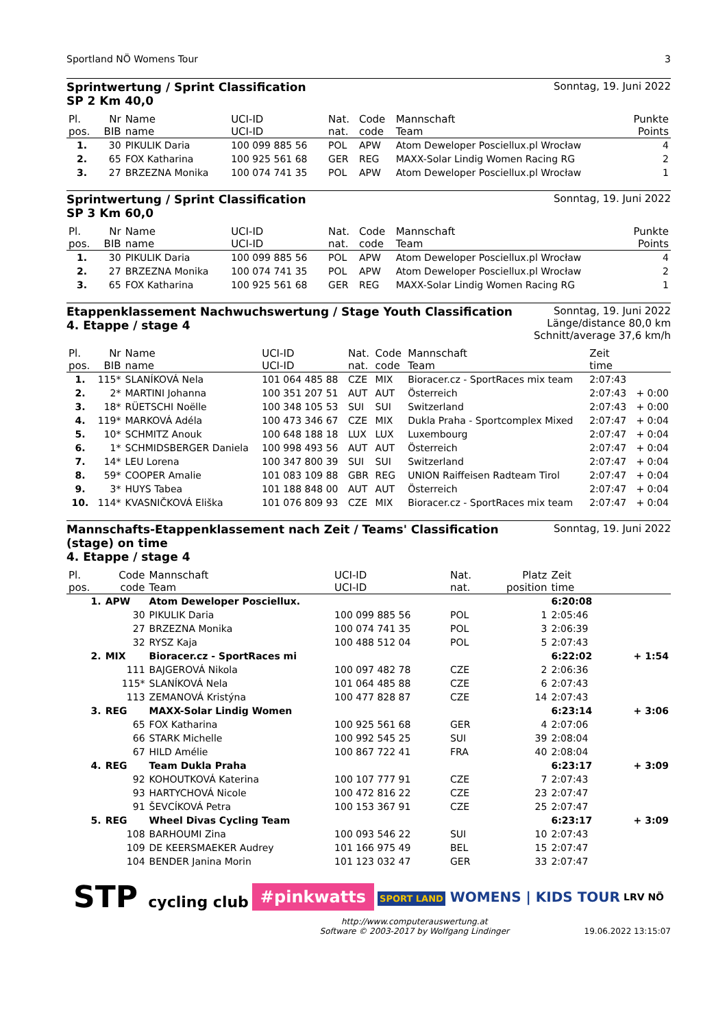Sportland NÖ Womens Tour 3
Sprintwertung / Sprint Classification
SP 2 Km 40,0
Sonntag, 19. Juni 2022
| Pl. pos. | Nr BIB | Name name | UCI-ID UCI-ID | Nat. nat. | Code code | Mannschaft Team | Punkte Points |
| --- | --- | --- | --- | --- | --- | --- | --- |
| 1. | 30 | PIKULIK Daria | 100 099 885 56 | POL | APW | Atom Deweloper Posciellux.pl Wrocław | 4 |
| 2. | 65 | FOX Katharina | 100 925 561 68 | GER | REG | MAXX-Solar Lindig Women Racing RG | 2 |
| 3. | 27 | BRZEZNA Monika | 100 074 741 35 | POL | APW | Atom Deweloper Posciellux.pl Wrocław | 1 |
Sprintwertung / Sprint Classification
SP 3 Km 60,0
Sonntag, 19. Juni 2022
| Pl. pos. | Nr BIB | Name name | UCI-ID UCI-ID | Nat. nat. | Code code | Mannschaft Team | Punkte Points |
| --- | --- | --- | --- | --- | --- | --- | --- |
| 1. | 30 | PIKULIK Daria | 100 099 885 56 | POL | APW | Atom Deweloper Posciellux.pl Wrocław | 4 |
| 2. | 27 | BRZEZNA Monika | 100 074 741 35 | POL | APW | Atom Deweloper Posciellux.pl Wrocław | 2 |
| 3. | 65 | FOX Katharina | 100 925 561 68 | GER | REG | MAXX-Solar Lindig Women Racing RG | 1 |
Etappenklassement Nachwuchswertung / Stage Youth Classification
4. Etappe / stage 4
Sonntag, 19. Juni 2022
Länge/distance 80,0 km
Schnitt/average 37,6 km/h
| Pl. pos. | Nr BIB | Name name | UCI-ID UCI-ID | Nat. nat. | Code code | Mannschaft Team | Zeit time | |
| --- | --- | --- | --- | --- | --- | --- | --- | --- |
| 1. | 115* | SLANÍKOVÁ Nela | 101 064 485 88 | CZE | MIX | Bioracer.cz - SportRaces mix team | 2:07:43 | |
| 2. | 2* | MARTINI Johanna | 100 351 207 51 | AUT | AUT | Österreich | 2:07:43 | + 0:00 |
| 3. | 18* | RÜETSCHI Noëlle | 100 348 105 53 | SUI | SUI | Switzerland | 2:07:43 | + 0:00 |
| 4. | 119* | MARKOVÁ Adéla | 100 473 346 67 | CZE | MIX | Dukla Praha - Sportcomplex Mixed | 2:07:47 | + 0:04 |
| 5. | 10* | SCHMITZ Anouk | 100 648 188 18 | LUX | LUX | Luxembourg | 2:07:47 | + 0:04 |
| 6. | 1* | SCHMIDSBERGER Daniela | 100 998 493 56 | AUT | AUT | Österreich | 2:07:47 | + 0:04 |
| 7. | 14* | LEU Lorena | 100 347 800 39 | SUI | SUI | Switzerland | 2:07:47 | + 0:04 |
| 8. | 59* | COOPER Amalie | 101 083 109 88 | GBR | REG | UNION Raiffeisen Radteam Tirol | 2:07:47 | + 0:04 |
| 9. | 3* | HUYS Tabea | 101 188 848 00 | AUT | AUT | Österreich | 2:07:47 | + 0:04 |
| 10. | 114* | KVASNIČKOVÁ Eliška | 101 076 809 93 | CZE | MIX | Bioracer.cz - SportRaces mix team | 2:07:47 | + 0:04 |
Mannschafts-Etappenklassement nach Zeit / Teams' Classification
(stage) on time
4. Etappe / stage 4
Sonntag, 19. Juni 2022
| Pl. pos. | Code code | Mannschaft Team | UCI-ID UCI-ID | Nat. nat. | Platz position | Zeit time | |
| --- | --- | --- | --- | --- | --- | --- | --- |
| 1. | APW | Atom Deweloper Posciellux. | | | | 6:20:08 | |
| | 30 | PIKULIK Daria | 100 099 885 56 | POL | 1 | 2:05:46 | |
| | 27 | BRZEZNA Monika | 100 074 741 35 | POL | 3 | 2:06:39 | |
| | 32 | RYSZ Kaja | 100 488 512 04 | POL | 5 | 2:07:43 | |
| 2. | MIX | Bioracer.cz - SportRaces mi | | | | 6:22:02 | + 1:54 |
| | 111 | BAJGEROVÁ Nikola | 100 097 482 78 | CZE | 2 | 2:06:36 | |
| | 115* | SLANÍKOVÁ Nela | 101 064 485 88 | CZE | 6 | 2:07:43 | |
| | 113 | ZEMANOVÁ Kristýna | 100 477 828 87 | CZE | 14 | 2:07:43 | |
| 3. | REG | MAXX-Solar Lindig Women | | | | 6:23:14 | + 3:06 |
| | 65 | FOX Katharina | 100 925 561 68 | GER | 4 | 2:07:06 | |
| | 66 | STARK Michelle | 100 992 545 25 | SUI | 39 | 2:08:04 | |
| | 67 | HILD Amélie | 100 867 722 41 | FRA | 40 | 2:08:04 | |
| 4. | REG | Team Dukla Praha | | | | 6:23:17 | + 3:09 |
| | 92 | KOHOUTKOVÁ Katerina | 100 107 777 91 | CZE | 7 | 2:07:43 | |
| | 93 | HARTYCHOVÁ Nicole | 100 472 816 22 | CZE | 23 | 2:07:47 | |
| | 91 | ŠEVCÍKOVÁ Petra | 100 153 367 91 | CZE | 25 | 2:07:47 | |
| 5. | REG | Wheel Divas Cycling Team | | | | 6:23:17 | + 3:09 |
| | 108 | BARHOUMI Zina | 100 093 546 22 | SUI | 10 | 2:07:43 | |
| | 109 | DE KEERSMAEKER Audrey | 101 166 975 49 | BEL | 15 | 2:07:47 | |
| | 104 | BENDER Janina Morin | 101 123 032 47 | GER | 33 | 2:07:47 | |
STP cycling club
#pinkwatts
SPORT LAND WOMENS | KIDS TOUR
LRV NÖ
http://www.computerauswertung.at
Software © 2003-2017 by Wolfgang Lindinger 19.06.2022 13:15:07